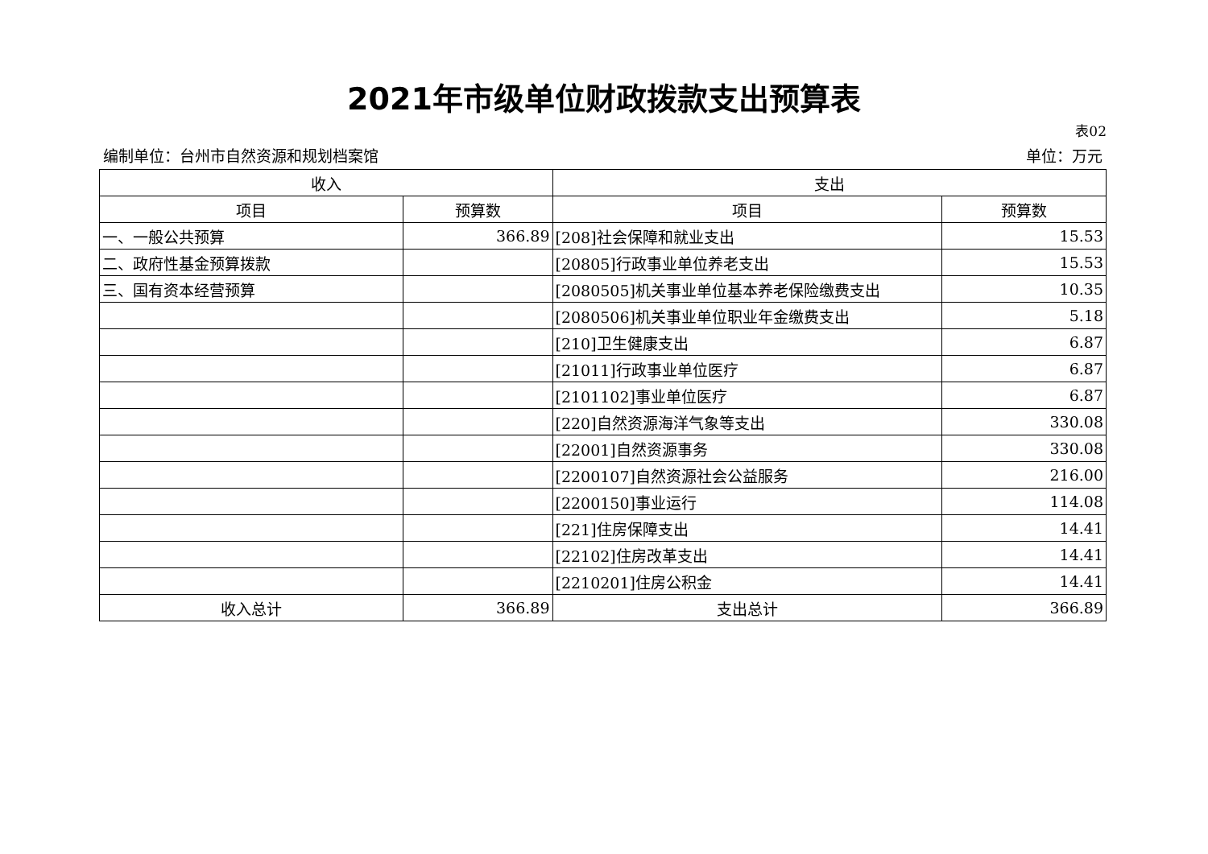2021年市级单位财政拨款支出预算表
表02
编制单位：台州市自然资源和规划档案馆 单位：万元
| 收入 | | 支出 | |
| --- | --- | --- | --- |
| 项目 | 预算数 | 项目 | 预算数 |
| 一、一般公共预算 | 366.89 | [208]社会保障和就业支出 | 15.53 |
| 二、政府性基金预算拨款 | | [20805]行政事业单位养老支出 | 15.53 |
| 三、国有资本经营预算 | | [2080505]机关事业单位基本养老保险缴费支出 | 10.35 |
| | | [2080506]机关事业单位职业年金缴费支出 | 5.18 |
| | | [210]卫生健康支出 | 6.87 |
| | | [21011]行政事业单位医疗 | 6.87 |
| | | [2101102]事业单位医疗 | 6.87 |
| | | [220]自然资源海洋气象等支出 | 330.08 |
| | | [22001]自然资源事务 | 330.08 |
| | | [2200107]自然资源社会公益服务 | 216.00 |
| | | [2200150]事业运行 | 114.08 |
| | | [221]住房保障支出 | 14.41 |
| | | [22102]住房改革支出 | 14.41 |
| | | [2210201]住房公积金 | 14.41 |
| 收入总计 | 366.89 | 支出总计 | 366.89 |